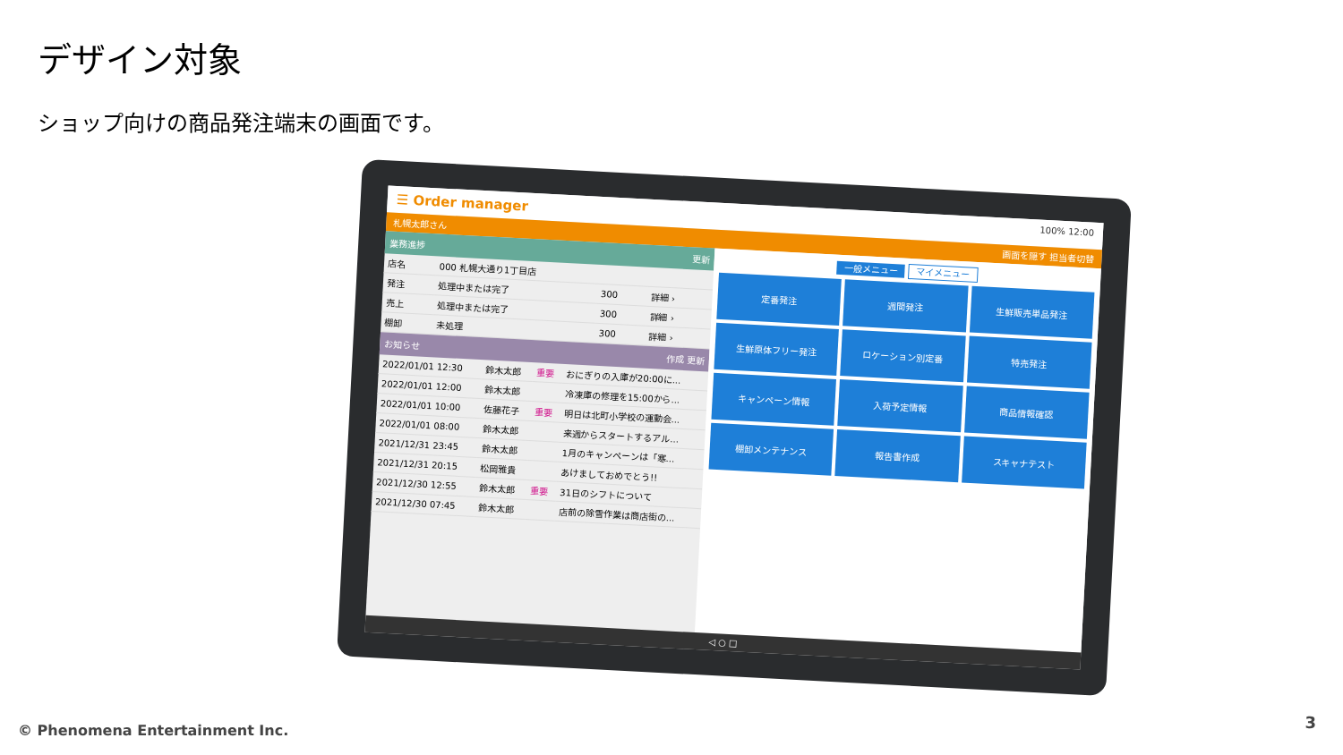デザイン対象
ショップ向けの商品発注端末の画面です。
☰ Order manager 100% 12:00
札幌太郎さん 画面を隠す 担当者切替
業務進捗 更新
| 店名 | 000 札幌大通り1丁目店 | | |
| 発注 | 処理中または完了 | 300 | 詳細 › |
| 売上 | 処理中または完了 | 300 | 詳細 › |
| 棚卸 | 未処理 | 300 | 詳細 › |
お知らせ 作成 更新
| 2022/01/01 12:30 | 鈴木太郎 | 重要 | おにぎりの入庫が20:00に... |
| 2022/01/01 12:00 | 鈴木太郎 | | 冷凍庫の修理を15:00から... |
| 2022/01/01 10:00 | 佐藤花子 | 重要 | 明日は北町小学校の運動会... |
| 2022/01/01 08:00 | 鈴木太郎 | | 来週からスタートするアル... |
| 2021/12/31 23:45 | 鈴木太郎 | | 1月のキャンペーンは「寒... |
| 2021/12/31 20:15 | 松岡雅貴 | | あけましておめでとう!! |
| 2021/12/30 12:55 | 鈴木太郎 | 重要 | 31日のシフトについて |
| 2021/12/30 07:45 | 鈴木太郎 | | 店前の除雪作業は商店街の... |
一般メニュー マイメニュー
定番発注
週間発注
生鮮販売単品発注
生鮮原体フリー発注
ロケーション別定番
特売発注
キャンペーン情報
入荷予定情報
商品情報確認
棚卸メンテナンス
報告書作成
スキャナテスト
◁ ○ □
© Phenomena Entertainment Inc. 3